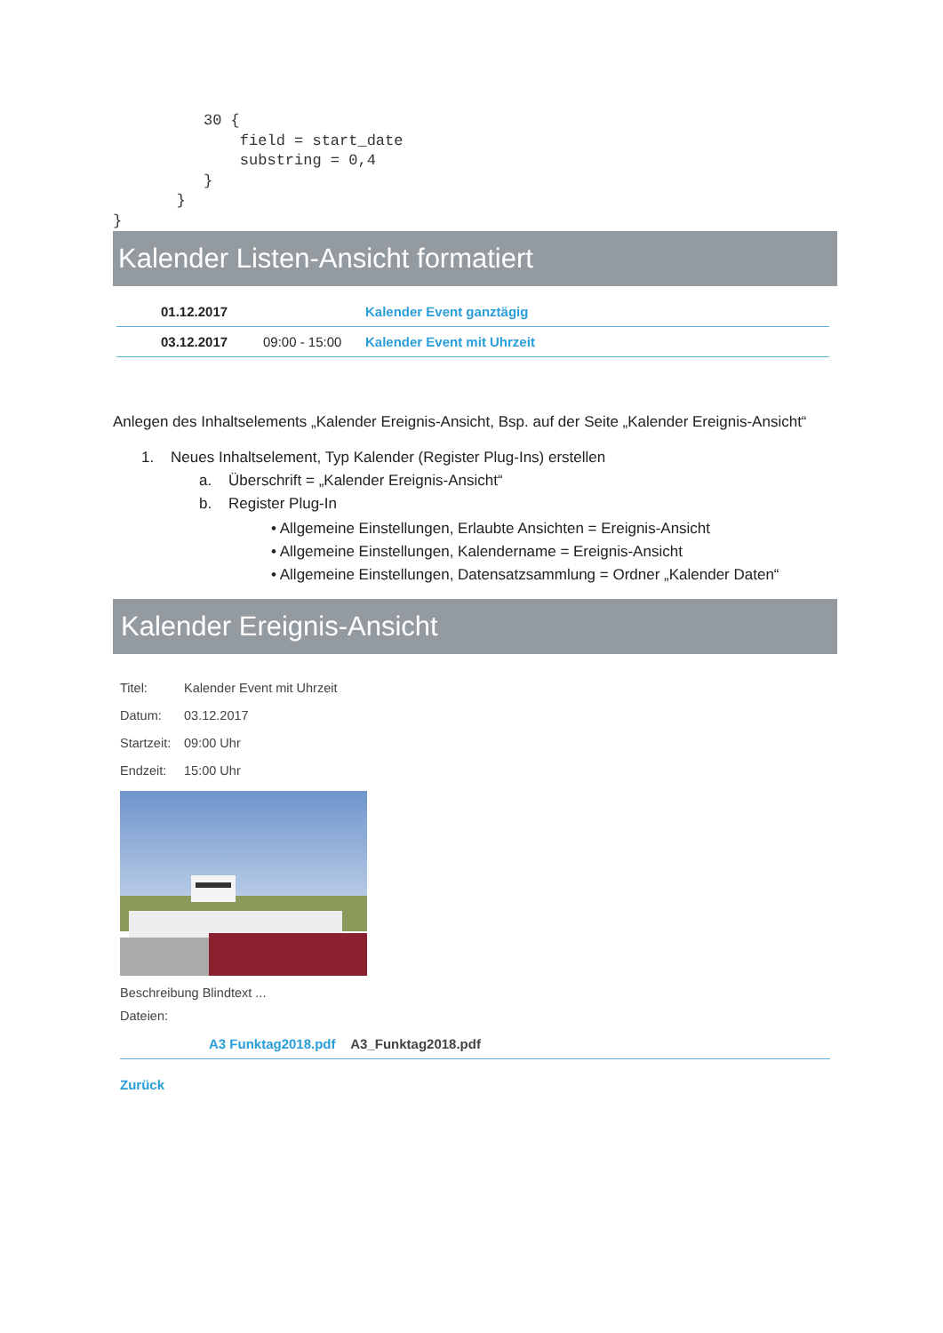30 {
              field = start_date
              substring = 0,4
          }
       }
}
Kalender Listen-Ansicht formatiert
| | 01.12.2017 | | Kalender Event ganztägig |
| | 03.12.2017 | 09:00 - 15:00 | Kalender Event mit Uhrzeit |
Anlegen des Inhaltselements „Kalender Ereignis-Ansicht, Bsp. auf der Seite „Kalender Ereignis-Ansicht“
1. Neues Inhaltselement, Typ Kalender (Register Plug-Ins) erstellen
a. Überschrift = „Kalender Ereignis-Ansicht“
b. Register Plug-In
• Allgemeine Einstellungen, Erlaubte Ansichten = Ereignis-Ansicht
• Allgemeine Einstellungen, Kalendername = Ereignis-Ansicht
• Allgemeine Einstellungen, Datensatzsammlung = Ordner „Kalender Daten“
Kalender Ereignis-Ansicht
Titel: Kalender Event mit Uhrzeit
Datum: 03.12.2017
Startzeit: 09:00 Uhr
Endzeit: 15:00 Uhr
Beschreibung Blindtext ...
Dateien:
A3 Funktag2018.pdf A3_Funktag2018.pdf
Zurück